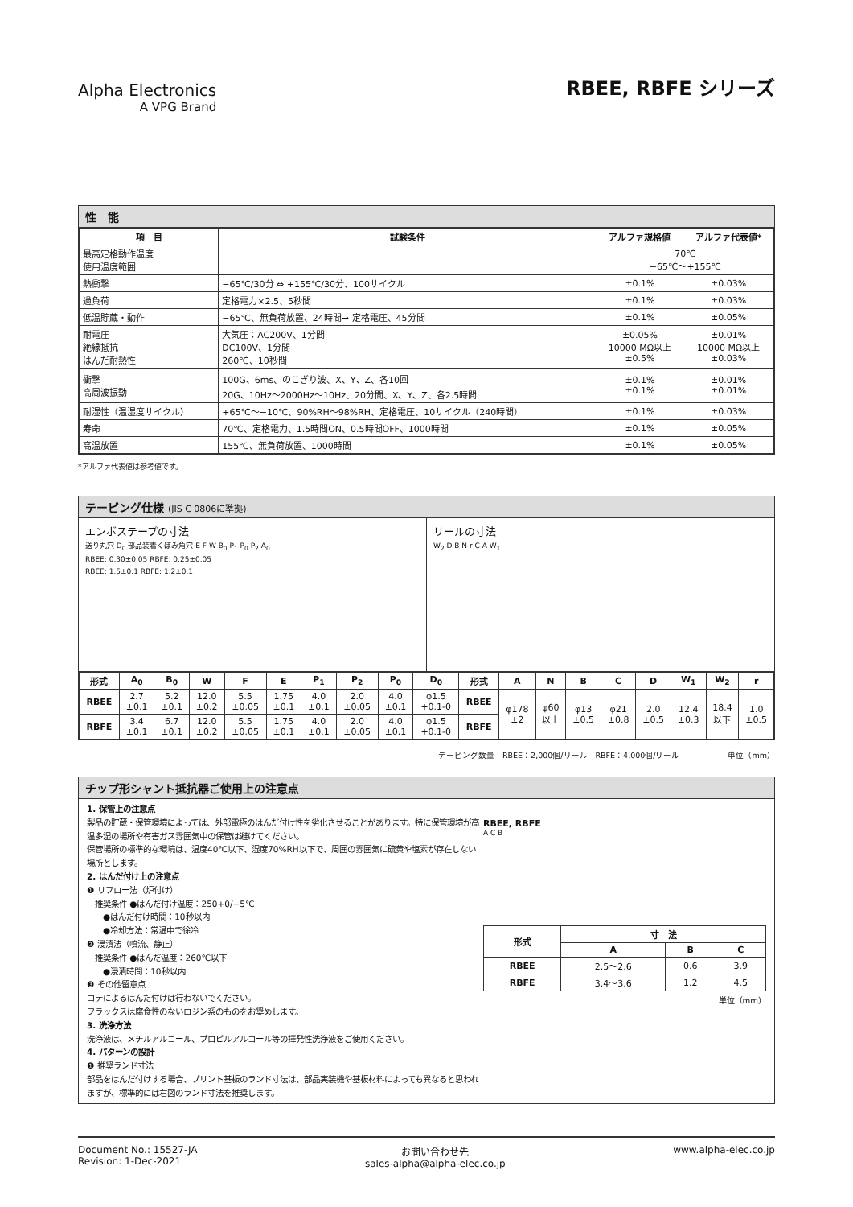Alpha Electronics
A VPG Brand
RBEE, RBFE シリーズ
性　能
| 項 目 | 試験条件 | アルファ規格値 | アルファ代表値* |
| --- | --- | --- | --- |
| 最高定格動作温度 使用温度範囲 | | 70℃ −65℃～+155℃ | |
| 熱衝撃 | −65℃/30分 ⇔ +155℃/30分、100サイクル | ±0.1% | ±0.03% |
| 過負荷 | 定格電力×2.5、5秒間 | ±0.1% | ±0.03% |
| 低温貯蔵・動作 | −65℃、無負荷放置、24時間→ 定格電圧、45分間 | ±0.1% | ±0.05% |
| 耐電圧 絶縁抵抗 はんだ耐熱性 | 大気圧：AC200V、1分間 DC100V、1分間 260℃、10秒間 | ±0.05% 10000 MΩ以上 ±0.5% | ±0.01% 10000 MΩ以上 ±0.03% |
| 衝撃 高周波振動 | 100G、6ms、のこぎり波、X、Y、Z、各10回 20G、10Hz～2000Hz～10Hz、20分間、X、Y、Z、各2.5時間 | ±0.1% ±0.1% | ±0.01% ±0.01% |
| 耐湿性（温湿度サイクル） | +65℃～−10℃、90%RH～98%RH、定格電圧、10サイクル（240時間） | ±0.1% | ±0.03% |
| 寿命 | 70℃、定格電力、1.5時間ON、0.5時間OFF、1000時間 | ±0.1% | ±0.05% |
| 高温放置 | 155℃、無負荷放置、1000時間 | ±0.1% | ±0.05% |
*アルファ代表値は参考値です。
テーピング仕様 (JIS C 0806に準拠)
エンボステープの寸法
送り丸穴 D<sub>0</sub> 部品装着くぼみ角穴 E F W B<sub>0</sub> P<sub>1</sub> P<sub>0</sub> P<sub>2</sub> A<sub>0</sub>
RBEE: 0.30±0.05 RBFE: 0.25±0.05
RBEE: 1.5±0.1 RBFE: 1.2±0.1
リールの寸法
W<sub>2</sub> D B N r C A W<sub>1</sub>
| 形式 | A<sub>0</sub> | B<sub>0</sub> | W | F | E | P<sub>1</sub> | P<sub>2</sub> | P<sub>0</sub> | D<sub>0</sub> | 形式 | A | N | B | C | D | W<sub>1</sub> | W<sub>2</sub> | r |
| --- | --- | --- | --- | --- | --- | --- | --- | --- | --- | --- | --- | --- | --- | --- | --- | --- | --- | --- |
| RBEE | 2.7 ±0.1 | 5.2 ±0.1 | 12.0 ±0.2 | 5.5 ±0.05 | 1.75 ±0.1 | 4.0 ±0.1 | 2.0 ±0.05 | 4.0 ±0.1 | φ1.5 +0.1-0 | RBEE | φ178 ±2 | φ60 以上 | φ13 ±0.5 | φ21 ±0.8 | 2.0 ±0.5 | 12.4 ±0.3 | 18.4 以下 | 1.0 ±0.5 |
| RBFE | 3.4 ±0.1 | 6.7 ±0.1 | 12.0 ±0.2 | 5.5 ±0.05 | 1.75 ±0.1 | 4.0 ±0.1 | 2.0 ±0.05 | 4.0 ±0.1 | φ1.5 +0.1-0 | RBFE | | | | | | | | |
テーピング数量　RBEE：2,000個/リール　RBFE：4,000個/リール　　　　　　単位（mm）
チップ形シャント抵抗器ご使用上の注意点
1. 保管上の注意点
製品の貯蔵・保管環境によっては、外部電極のはんだ付け性を劣化させることがあります。特に保管環境が高温多湿の場所や有害ガス雰囲気中の保管は避けてください。
保管場所の標準的な環境は、温度40℃以下、湿度70%RH以下で、周囲の雰囲気に硫黄や塩素が存在しない場所とします。
2. はんだ付け上の注意点
❶ リフロー法（炉付け）
　推奨条件 ●はんだ付け温度：250+0/−5℃
　　●はんだ付け時間：10秒以内
　　●冷却方法：常温中で徐冷
❷ 浸漬法（噴流、静止）
　推奨条件 ●はんだ温度：260℃以下
　　●浸漬時間：10秒以内
❸ その他留意点
コテによるはんだ付けは行わないでください。
フラックスは腐食性のないロジン系のものをお奨めします。
3. 洗浄方法
洗浄液は、メチルアルコール、プロピルアルコール等の揮発性洗浄液をご使用ください。
4. パターンの設計
❶ 推奨ランド寸法
部品をはんだ付けする場合、プリント基板のランド寸法は、部品実装機や基板材料によっても異なると思われますが、標準的には右図のランド寸法を推奨します。
RBEE, RBFE
A C B
| 形式 | 寸 法 | | |
| --- | --- | --- | --- |
| | A | B | C |
| RBEE | 2.5～2.6 | 0.6 | 3.9 |
| RBFE | 3.4～3.6 | 1.2 | 4.5 |
単位（mm）
Document No.: 15527-JA
Revision: 1-Dec-2021
お問い合わせ先
sales-alpha@alpha-elec.co.jp
www.alpha-elec.co.jp